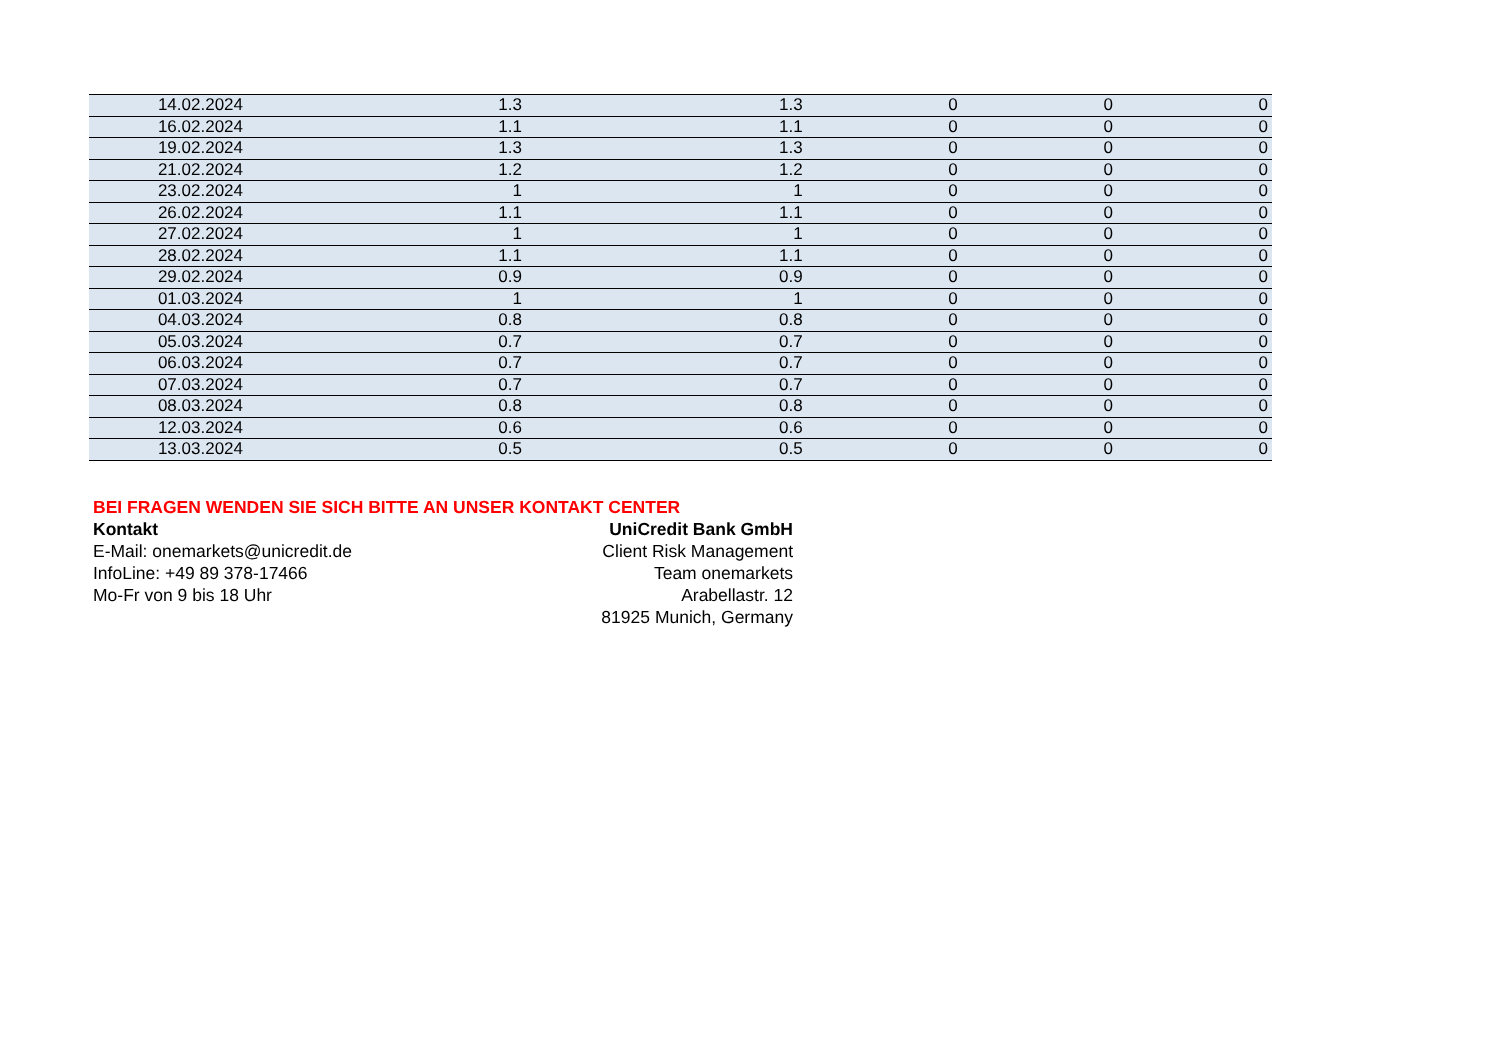| 14.02.2024 | 1.3 | 1.3 | 0 | 0 | 0 |
| 16.02.2024 | 1.1 | 1.1 | 0 | 0 | 0 |
| 19.02.2024 | 1.3 | 1.3 | 0 | 0 | 0 |
| 21.02.2024 | 1.2 | 1.2 | 0 | 0 | 0 |
| 23.02.2024 | 1 | 1 | 0 | 0 | 0 |
| 26.02.2024 | 1.1 | 1.1 | 0 | 0 | 0 |
| 27.02.2024 | 1 | 1 | 0 | 0 | 0 |
| 28.02.2024 | 1.1 | 1.1 | 0 | 0 | 0 |
| 29.02.2024 | 0.9 | 0.9 | 0 | 0 | 0 |
| 01.03.2024 | 1 | 1 | 0 | 0 | 0 |
| 04.03.2024 | 0.8 | 0.8 | 0 | 0 | 0 |
| 05.03.2024 | 0.7 | 0.7 | 0 | 0 | 0 |
| 06.03.2024 | 0.7 | 0.7 | 0 | 0 | 0 |
| 07.03.2024 | 0.7 | 0.7 | 0 | 0 | 0 |
| 08.03.2024 | 0.8 | 0.8 | 0 | 0 | 0 |
| 12.03.2024 | 0.6 | 0.6 | 0 | 0 | 0 |
| 13.03.2024 | 0.5 | 0.5 | 0 | 0 | 0 |
BEI FRAGEN WENDEN SIE SICH BITTE AN UNSER KONTAKT CENTER
Kontakt
E-Mail: onemarkets@unicredit.de
InfoLine: +49 89 378-17466
Mo-Fr von 9 bis 18 Uhr
UniCredit Bank GmbH
Client Risk Management
Team onemarkets
Arabellastr. 12
81925 Munich, Germany